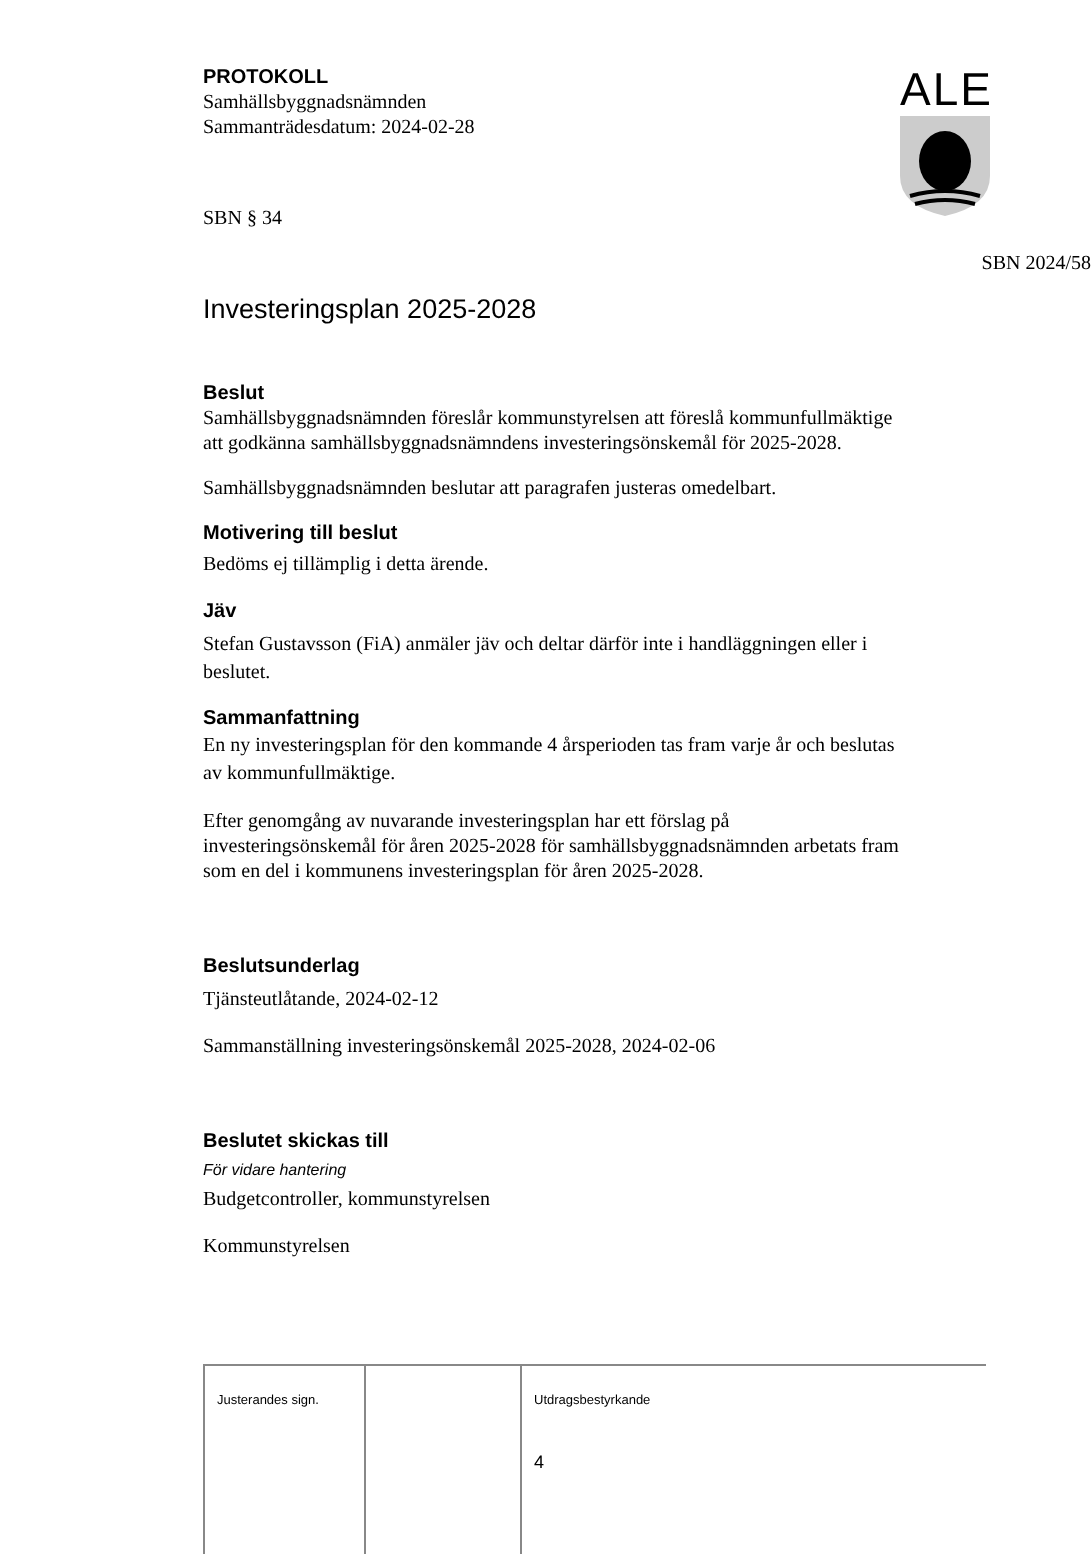ALE
PROTOKOLL
Samhällsbyggnadsnämnden
Sammanträdesdatum: 2024-02-28
SBN § 34
SBN 2024/58
Investeringsplan 2025-2028
Beslut
Samhällsbyggnadsnämnden föreslår kommunstyrelsen att föreslå kommunfullmäktige att godkänna samhällsbyggnadsnämndens investeringsönskemål för 2025-2028.
Samhällsbyggnadsnämnden beslutar att paragrafen justeras omedelbart.
Motivering till beslut
Bedöms ej tillämplig i detta ärende.
Jäv
Stefan Gustavsson (FiA) anmäler jäv och deltar därför inte i handläggningen eller i beslutet.
Sammanfattning
En ny investeringsplan för den kommande 4 årsperioden tas fram varje år och beslutas av kommunfullmäktige.
Efter genomgång av nuvarande investeringsplan har ett förslag på investeringsönskemål för åren 2025-2028 för samhällsbyggnadsnämnden arbetats fram som en del i kommunens investeringsplan för åren 2025-2028.
Beslutsunderlag
Tjänsteutlåtande, 2024-02-12
Sammanställning investeringsönskemål 2025-2028, 2024-02-06
Beslutet skickas till
För vidare hantering
Budgetcontroller, kommunstyrelsen
Kommunstyrelsen
| Justerandes sign. | | Utdragsbestyrkande 4 |